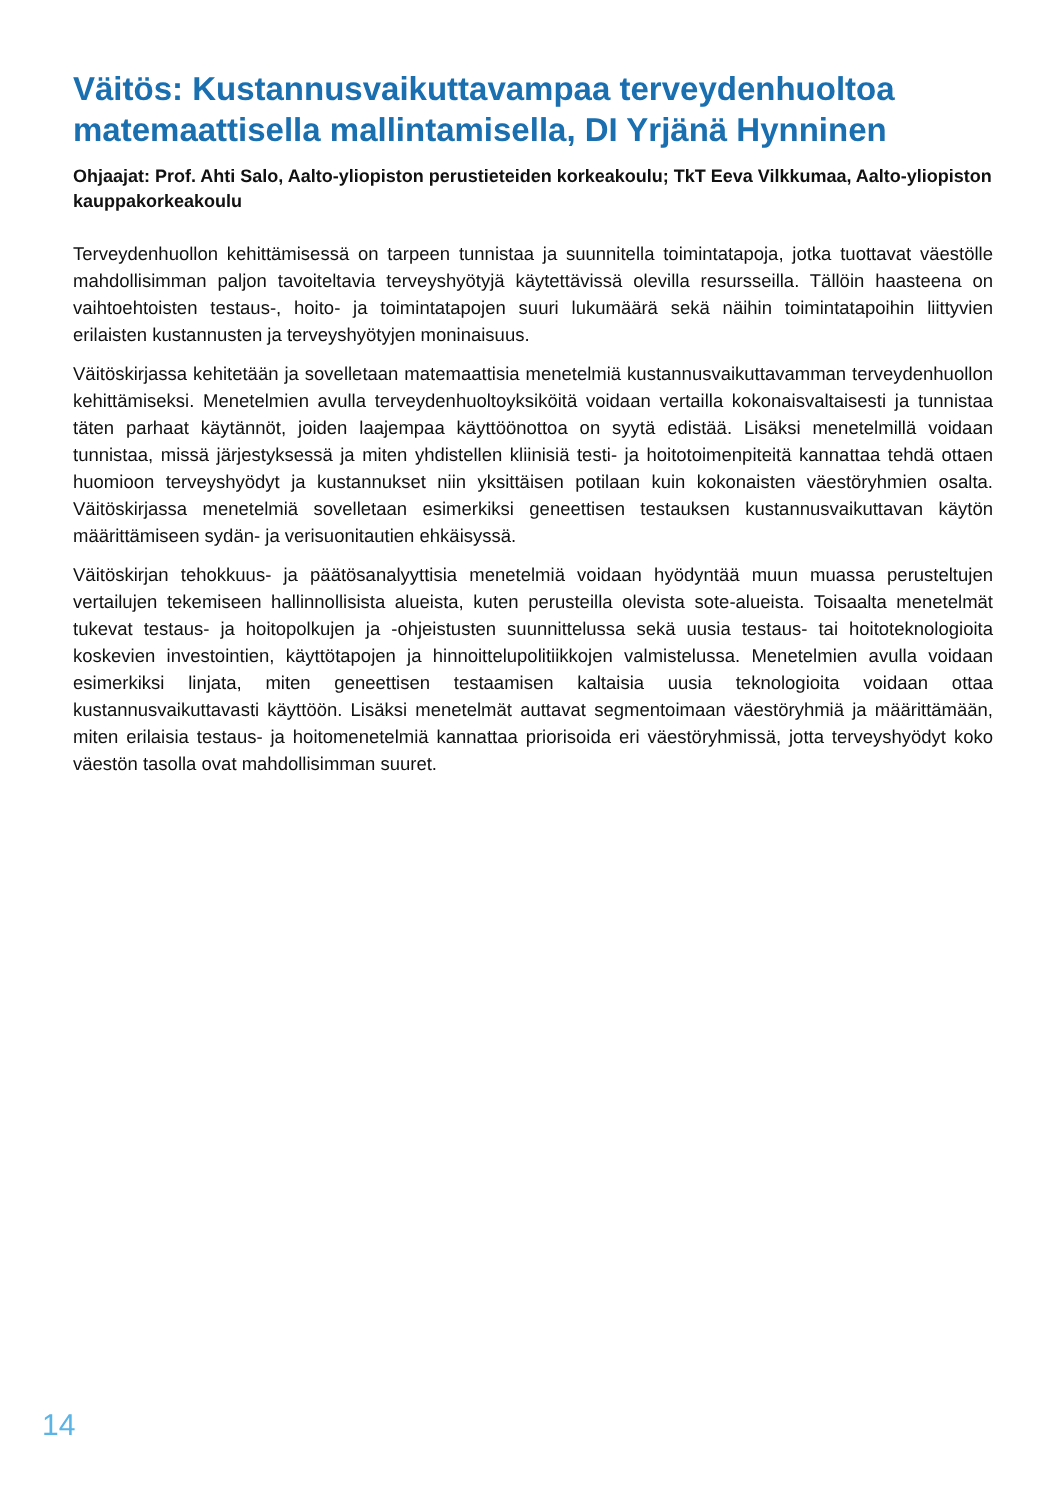Väitös: Kustannusvaikuttavampaa terveydenhuoltoa matemaattisella mallintamisella, DI Yrjänä Hynninen
Ohjaajat: Prof. Ahti Salo, Aalto-yliopiston perustieteiden korkeakoulu; TkT Eeva Vilkkumaa, Aalto-yliopiston kauppakorkeakoulu
Terveydenhuollon kehittämisessä on tarpeen tunnistaa ja suunnitella toimintatapoja, jotka tuottavat väestölle mahdollisimman paljon tavoiteltavia terveyshyötyjä käytettävissä olevilla resursseilla. Tällöin haasteena on vaihtoehtoisten testaus-, hoito- ja toimintatapojen suuri lukumäärä sekä näihin toimintatapoihin liittyvien erilaisten kustannusten ja terveyshyötyjen moninaisuus.
Väitöskirjassa kehitetään ja sovelletaan matemaattisia menetelmiä kustannusvaikuttavamman terveydenhuollon kehittämiseksi. Menetelmien avulla terveydenhuoltoyksiköitä voidaan vertailla kokonaisvaltaisesti ja tunnistaa täten parhaat käytännöt, joiden laajempaa käyttöönottoa on syytä edistää. Lisäksi menetelmillä voidaan tunnistaa, missä järjestyksessä ja miten yhdistellen kliinisiä testi- ja hoitotoimenpiteitä kannattaa tehdä ottaen huomioon terveyshyödyt ja kustannukset niin yksittäisen potilaan kuin kokonaisten väestöryhmien osalta. Väitöskirjassa menetelmiä sovelletaan esimerkiksi geneettisen testauksen kustannusvaikuttavan käytön määrittämiseen sydän- ja verisuonitautien ehkäisyssä.
Väitöskirjan tehokkuus- ja päätösanalyyttisia menetelmiä voidaan hyödyntää muun muassa perusteltujen vertailujen tekemiseen hallinnollisista alueista, kuten perusteilla olevista sote-alueista. Toisaalta menetelmät tukevat testaus- ja hoitopolkujen ja -ohjeistusten suunnittelussa sekä uusia testaus- tai hoitoteknologioita koskevien investointien, käyttötapojen ja hinnoittelupolitiikkojen valmistelussa. Menetelmien avulla voidaan esimerkiksi linjata, miten geneettisen testaamisen kaltaisia uusia teknologioita voidaan ottaa kustannusvaikuttavasti käyttöön. Lisäksi menetelmät auttavat segmentoimaan väestöryhmiä ja määrittämään, miten erilaisia testaus- ja hoitomenetelmiä kannattaa priorisoida eri väestöryhmissä, jotta terveyshyödyt koko väestön tasolla ovat mahdollisimman suuret.
14